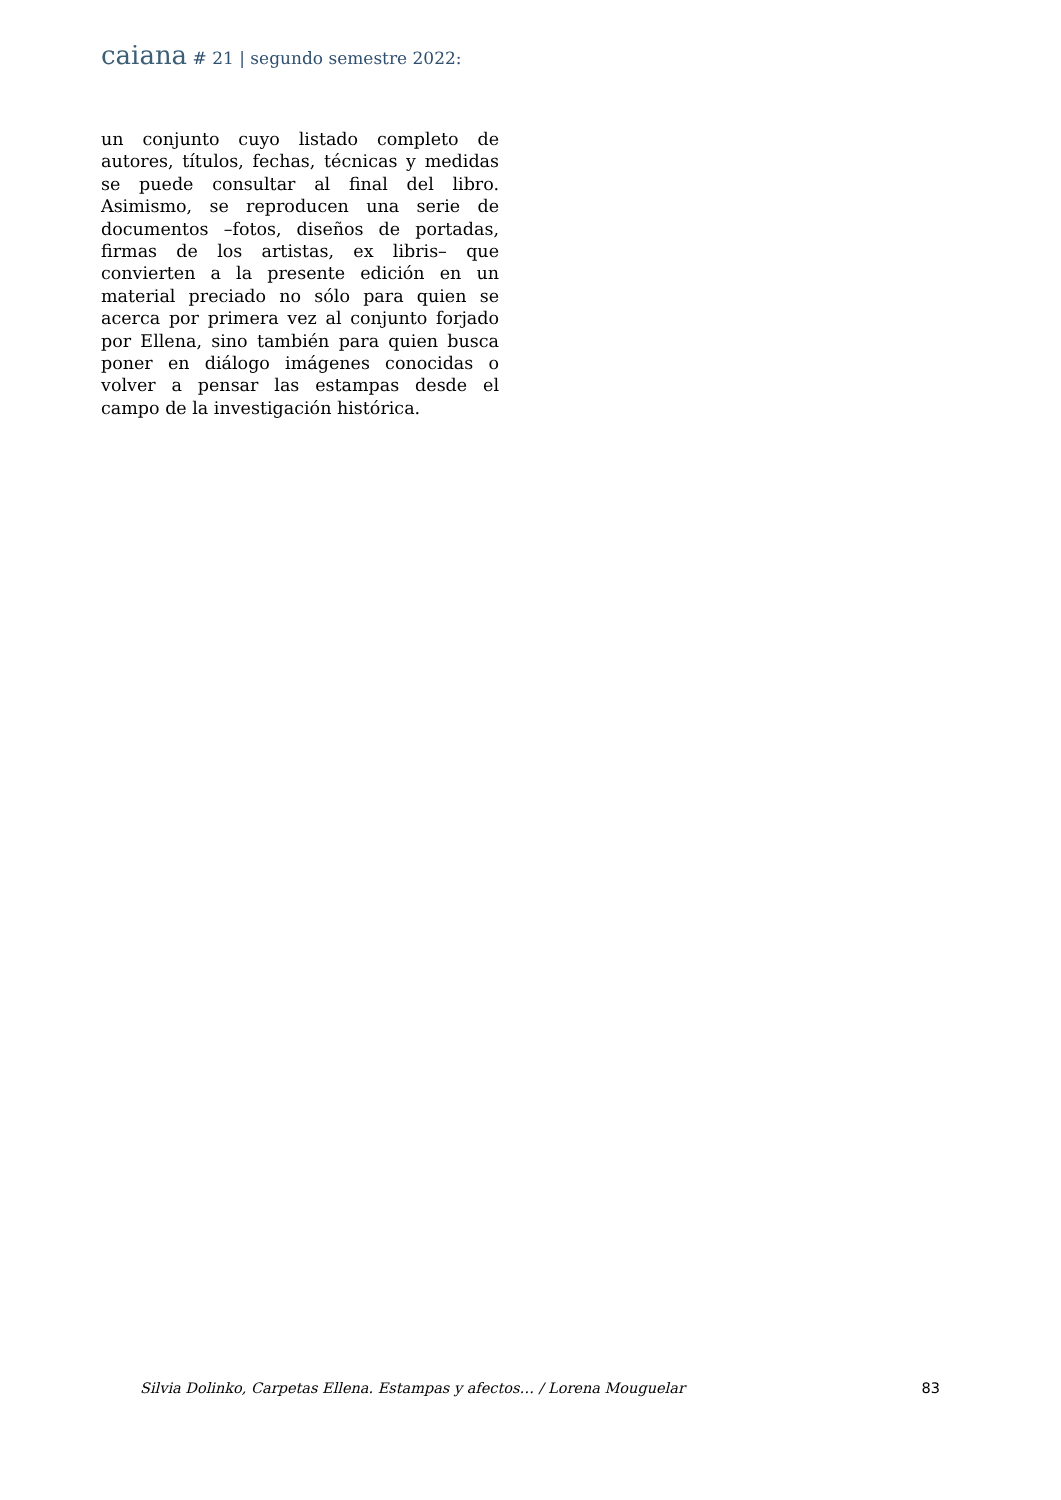caiana # 21 | segundo semestre 2022:
un conjunto cuyo listado completo de autores, títulos, fechas, técnicas y medidas se puede consultar al final del libro. Asimismo, se reproducen una serie de documentos –fotos, diseños de portadas, firmas de los artistas, ex libris– que convierten a la presente edición en un material preciado no sólo para quien se acerca por primera vez al conjunto forjado por Ellena, sino también para quien busca poner en diálogo imágenes conocidas o volver a pensar las estampas desde el campo de la investigación histórica.
Silvia Dolinko, Carpetas Ellena. Estampas y afectos… / Lorena Mouguelar 83